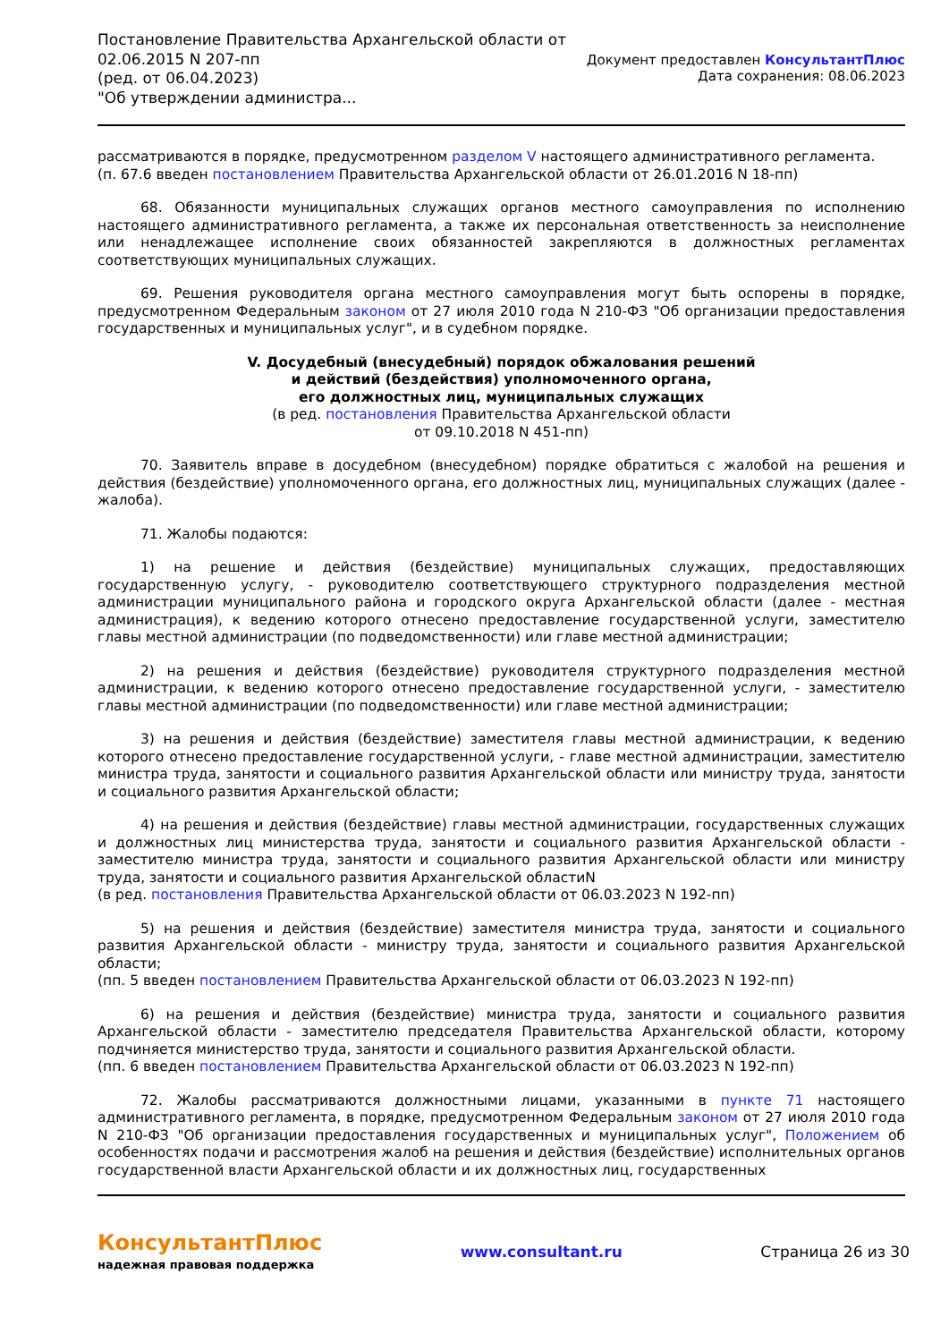Постановление Правительства Архангельской области от
02.06.2015 N 207-пп
(ред. от 06.04.2023)
"Об утверждении администра...
Документ предоставлен КонсультантПлюс
Дата сохранения: 08.06.2023
рассматриваются в порядке, предусмотренном разделом V настоящего административного регламента.
(п. 67.6 введен постановлением Правительства Архангельской области от 26.01.2016 N 18-пп)
68. Обязанности муниципальных служащих органов местного самоуправления по исполнению настоящего административного регламента, а также их персональная ответственность за неисполнение или ненадлежащее исполнение своих обязанностей закрепляются в должностных регламентах соответствующих муниципальных служащих.
69. Решения руководителя органа местного самоуправления могут быть оспорены в порядке, предусмотренном Федеральным законом от 27 июля 2010 года N 210-ФЗ "Об организации предоставления государственных и муниципальных услуг", и в судебном порядке.
V. Досудебный (внесудебный) порядок обжалования решений
и действий (бездействия) уполномоченного органа,
его должностных лиц, муниципальных служащих
(в ред. постановления Правительства Архангельской области
от 09.10.2018 N 451-пп)
70. Заявитель вправе в досудебном (внесудебном) порядке обратиться с жалобой на решения и действия (бездействие) уполномоченного органа, его должностных лиц, муниципальных служащих (далее - жалоба).
71. Жалобы подаются:
1) на решение и действия (бездействие) муниципальных служащих, предоставляющих государственную услугу, - руководителю соответствующего структурного подразделения местной администрации муниципального района и городского округа Архангельской области (далее - местная администрация), к ведению которого отнесено предоставление государственной услуги, заместителю главы местной администрации (по подведомственности) или главе местной администрации;
2) на решения и действия (бездействие) руководителя структурного подразделения местной администрации, к ведению которого отнесено предоставление государственной услуги, - заместителю главы местной администрации (по подведомственности) или главе местной администрации;
3) на решения и действия (бездействие) заместителя главы местной администрации, к ведению которого отнесено предоставление государственной услуги, - главе местной администрации, заместителю министра труда, занятости и социального развития Архангельской области или министру труда, занятости и социального развития Архангельской области;
4) на решения и действия (бездействие) главы местной администрации, государственных служащих и должностных лиц министерства труда, занятости и социального развития Архангельской области - заместителю министра труда, занятости и социального развития Архангельской области или министру труда, занятости и социального развития Архангельской областиN
(в ред. постановления Правительства Архангельской области от 06.03.2023 N 192-пп)
5) на решения и действия (бездействие) заместителя министра труда, занятости и социального развития Архангельской области - министру труда, занятости и социального развития Архангельской области;
(пп. 5 введен постановлением Правительства Архангельской области от 06.03.2023 N 192-пп)
6) на решения и действия (бездействие) министра труда, занятости и социального развития Архангельской области - заместителю председателя Правительства Архангельской области, которому подчиняется министерство труда, занятости и социального развития Архангельской области.
(пп. 6 введен постановлением Правительства Архангельской области от 06.03.2023 N 192-пп)
72. Жалобы рассматриваются должностными лицами, указанными в пункте 71 настоящего административного регламента, в порядке, предусмотренном Федеральным законом от 27 июля 2010 года N 210-ФЗ "Об организации предоставления государственных и муниципальных услуг", Положением об особенностях подачи и рассмотрения жалоб на решения и действия (бездействие) исполнительных органов государственной власти Архангельской области и их должностных лиц, государственных
КонсультантПлюс
надежная правовая поддержка
www.consultant.ru Страница 26 из 30